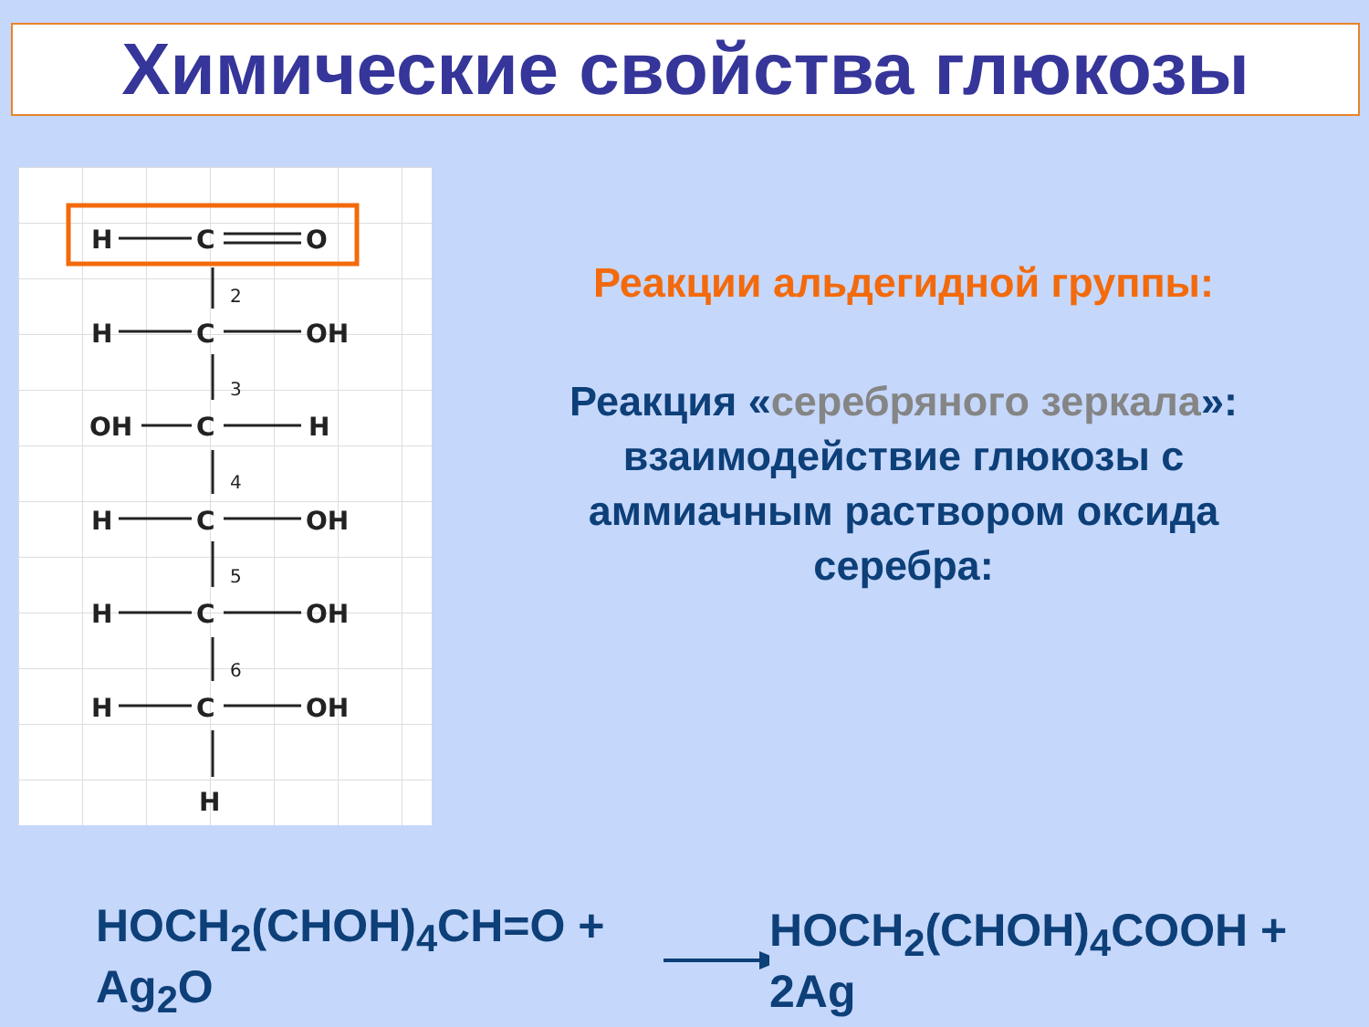Химические свойства глюкозы
H
C
O
H
C
OH
OH
C
H
H
C
OH
H
C
OH
H
C
OH
H
2
3
4
5
6
Реакции альдегидной группы:
Реакция «серебряного зеркала»: взаимодействие глюкозы с аммиачным раствором оксида серебра:
HOCH<sub>2</sub>(CHOH)<sub>4</sub>CH=O + Ag<sub>2</sub>O HOCH<sub>2</sub>(CHOH)<sub>4</sub>COOH + 2Ag